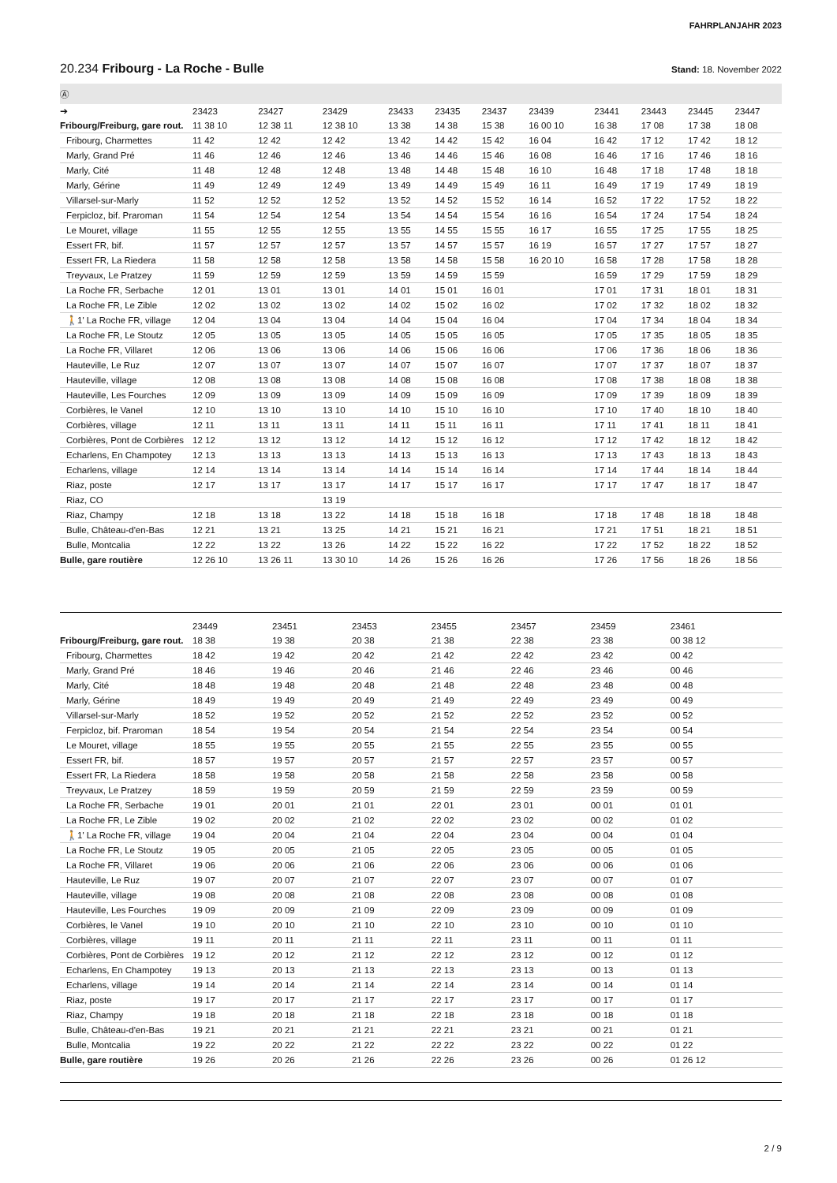FAHRPLANJAHR 2023
20.234 Fribourg - La Roche - Bulle
Stand: 18. November 2022
| Ⓐ | | | | | | | | | | | |
| ➔ | 23423 | 23427 | 23429 | 23433 | 23435 | 23437 | 23439 | 23441 | 23443 | 23445 | 23447 |
| Fribourg/Freiburg, gare rout. | 11 38 10 | 12 38 11 | 12 38 10 | 13 38 | 14 38 | 15 38 | 16 00 10 | 16 38 | 17 08 | 17 38 | 18 08 |
| Fribourg, Charmettes | 11 42 | 12 42 | 12 42 | 13 42 | 14 42 | 15 42 | 16 04 | 16 42 | 17 12 | 17 42 | 18 12 |
| Marly, Grand Pré | 11 46 | 12 46 | 12 46 | 13 46 | 14 46 | 15 46 | 16 08 | 16 46 | 17 16 | 17 46 | 18 16 |
| Marly, Cité | 11 48 | 12 48 | 12 48 | 13 48 | 14 48 | 15 48 | 16 10 | 16 48 | 17 18 | 17 48 | 18 18 |
| Marly, Gérine | 11 49 | 12 49 | 12 49 | 13 49 | 14 49 | 15 49 | 16 11 | 16 49 | 17 19 | 17 49 | 18 19 |
| Villarsel-sur-Marly | 11 52 | 12 52 | 12 52 | 13 52 | 14 52 | 15 52 | 16 14 | 16 52 | 17 22 | 17 52 | 18 22 |
| Ferpicloz, bif. Praroman | 11 54 | 12 54 | 12 54 | 13 54 | 14 54 | 15 54 | 16 16 | 16 54 | 17 24 | 17 54 | 18 24 |
| Le Mouret, village | 11 55 | 12 55 | 12 55 | 13 55 | 14 55 | 15 55 | 16 17 | 16 55 | 17 25 | 17 55 | 18 25 |
| Essert FR, bif. | 11 57 | 12 57 | 12 57 | 13 57 | 14 57 | 15 57 | 16 19 | 16 57 | 17 27 | 17 57 | 18 27 |
| Essert FR, La Riedera | 11 58 | 12 58 | 12 58 | 13 58 | 14 58 | 15 58 | 16 20 10 | 16 58 | 17 28 | 17 58 | 18 28 |
| Treyvaux, Le Pratzey | 11 59 | 12 59 | 12 59 | 13 59 | 14 59 | 15 59 | | 16 59 | 17 29 | 17 59 | 18 29 |
| La Roche FR, Serbache | 12 01 | 13 01 | 13 01 | 14 01 | 15 01 | 16 01 | | 17 01 | 17 31 | 18 01 | 18 31 |
| La Roche FR, Le Zible | 12 02 | 13 02 | 13 02 | 14 02 | 15 02 | 16 02 | | 17 02 | 17 32 | 18 02 | 18 32 |
| 🚶1' La Roche FR, village | 12 04 | 13 04 | 13 04 | 14 04 | 15 04 | 16 04 | | 17 04 | 17 34 | 18 04 | 18 34 |
| La Roche FR, Le Stoutz | 12 05 | 13 05 | 13 05 | 14 05 | 15 05 | 16 05 | | 17 05 | 17 35 | 18 05 | 18 35 |
| La Roche FR, Villaret | 12 06 | 13 06 | 13 06 | 14 06 | 15 06 | 16 06 | | 17 06 | 17 36 | 18 06 | 18 36 |
| Hauteville, Le Ruz | 12 07 | 13 07 | 13 07 | 14 07 | 15 07 | 16 07 | | 17 07 | 17 37 | 18 07 | 18 37 |
| Hauteville, village | 12 08 | 13 08 | 13 08 | 14 08 | 15 08 | 16 08 | | 17 08 | 17 38 | 18 08 | 18 38 |
| Hauteville, Les Fourches | 12 09 | 13 09 | 13 09 | 14 09 | 15 09 | 16 09 | | 17 09 | 17 39 | 18 09 | 18 39 |
| Corbières, le Vanel | 12 10 | 13 10 | 13 10 | 14 10 | 15 10 | 16 10 | | 17 10 | 17 40 | 18 10 | 18 40 |
| Corbières, village | 12 11 | 13 11 | 13 11 | 14 11 | 15 11 | 16 11 | | 17 11 | 17 41 | 18 11 | 18 41 |
| Corbières, Pont de Corbières | 12 12 | 13 12 | 13 12 | 14 12 | 15 12 | 16 12 | | 17 12 | 17 42 | 18 12 | 18 42 |
| Echarlens, En Champotey | 12 13 | 13 13 | 13 13 | 14 13 | 15 13 | 16 13 | | 17 13 | 17 43 | 18 13 | 18 43 |
| Echarlens, village | 12 14 | 13 14 | 13 14 | 14 14 | 15 14 | 16 14 | | 17 14 | 17 44 | 18 14 | 18 44 |
| Riaz, poste | 12 17 | 13 17 | 13 17 | 14 17 | 15 17 | 16 17 | | 17 17 | 17 47 | 18 17 | 18 47 |
| Riaz, CO | | | 13 19 | | | | | | | | |
| Riaz, Champy | 12 18 | 13 18 | 13 22 | 14 18 | 15 18 | 16 18 | | 17 18 | 17 48 | 18 18 | 18 48 |
| Bulle, Château-d'en-Bas | 12 21 | 13 21 | 13 25 | 14 21 | 15 21 | 16 21 | | 17 21 | 17 51 | 18 21 | 18 51 |
| Bulle, Montcalia | 12 22 | 13 22 | 13 26 | 14 22 | 15 22 | 16 22 | | 17 22 | 17 52 | 18 22 | 18 52 |
| Bulle, gare routière | 12 26 10 | 13 26 11 | 13 30 10 | 14 26 | 15 26 | 16 26 | | 17 26 | 17 56 | 18 26 | 18 56 |
| | 23449 | 23451 | 23453 | 23455 | 23457 | 23459 | 23461 | | | | |
| --- | --- | --- | --- | --- | --- | --- | --- | --- | --- | --- | --- |
| Fribourg/Freiburg, gare rout. | 18 38 | 19 38 | 20 38 | 21 38 | 22 38 | 23 38 | 00 38 12 | | | | |
| Fribourg, Charmettes | 18 42 | 19 42 | 20 42 | 21 42 | 22 42 | 23 42 | 00 42 | | | | |
| Marly, Grand Pré | 18 46 | 19 46 | 20 46 | 21 46 | 22 46 | 23 46 | 00 46 | | | | |
| Marly, Cité | 18 48 | 19 48 | 20 48 | 21 48 | 22 48 | 23 48 | 00 48 | | | | |
| Marly, Gérine | 18 49 | 19 49 | 20 49 | 21 49 | 22 49 | 23 49 | 00 49 | | | | |
| Villarsel-sur-Marly | 18 52 | 19 52 | 20 52 | 21 52 | 22 52 | 23 52 | 00 52 | | | | |
| Ferpicloz, bif. Praroman | 18 54 | 19 54 | 20 54 | 21 54 | 22 54 | 23 54 | 00 54 | | | | |
| Le Mouret, village | 18 55 | 19 55 | 20 55 | 21 55 | 22 55 | 23 55 | 00 55 | | | | |
| Essert FR, bif. | 18 57 | 19 57 | 20 57 | 21 57 | 22 57 | 23 57 | 00 57 | | | | |
| Essert FR, La Riedera | 18 58 | 19 58 | 20 58 | 21 58 | 22 58 | 23 58 | 00 58 | | | | |
| Treyvaux, Le Pratzey | 18 59 | 19 59 | 20 59 | 21 59 | 22 59 | 23 59 | 00 59 | | | | |
| La Roche FR, Serbache | 19 01 | 20 01 | 21 01 | 22 01 | 23 01 | 00 01 | 01 01 | | | | |
| La Roche FR, Le Zible | 19 02 | 20 02 | 21 02 | 22 02 | 23 02 | 00 02 | 01 02 | | | | |
| 🚶1' La Roche FR, village | 19 04 | 20 04 | 21 04 | 22 04 | 23 04 | 00 04 | 01 04 | | | | |
| La Roche FR, Le Stoutz | 19 05 | 20 05 | 21 05 | 22 05 | 23 05 | 00 05 | 01 05 | | | | |
| La Roche FR, Villaret | 19 06 | 20 06 | 21 06 | 22 06 | 23 06 | 00 06 | 01 06 | | | | |
| Hauteville, Le Ruz | 19 07 | 20 07 | 21 07 | 22 07 | 23 07 | 00 07 | 01 07 | | | | |
| Hauteville, village | 19 08 | 20 08 | 21 08 | 22 08 | 23 08 | 00 08 | 01 08 | | | | |
| Hauteville, Les Fourches | 19 09 | 20 09 | 21 09 | 22 09 | 23 09 | 00 09 | 01 09 | | | | |
| Corbières, le Vanel | 19 10 | 20 10 | 21 10 | 22 10 | 23 10 | 00 10 | 01 10 | | | | |
| Corbières, village | 19 11 | 20 11 | 21 11 | 22 11 | 23 11 | 00 11 | 01 11 | | | | |
| Corbières, Pont de Corbières | 19 12 | 20 12 | 21 12 | 22 12 | 23 12 | 00 12 | 01 12 | | | | |
| Echarlens, En Champotey | 19 13 | 20 13 | 21 13 | 22 13 | 23 13 | 00 13 | 01 13 | | | | |
| Echarlens, village | 19 14 | 20 14 | 21 14 | 22 14 | 23 14 | 00 14 | 01 14 | | | | |
| Riaz, poste | 19 17 | 20 17 | 21 17 | 22 17 | 23 17 | 00 17 | 01 17 | | | | |
| Riaz, Champy | 19 18 | 20 18 | 21 18 | 22 18 | 23 18 | 00 18 | 01 18 | | | | |
| Bulle, Château-d'en-Bas | 19 21 | 20 21 | 21 21 | 22 21 | 23 21 | 00 21 | 01 21 | | | | |
| Bulle, Montcalia | 19 22 | 20 22 | 21 22 | 22 22 | 23 22 | 00 22 | 01 22 | | | | |
| Bulle, gare routière | 19 26 | 20 26 | 21 26 | 22 26 | 23 26 | 00 26 | 01 26 12 | | | | |
2 / 9